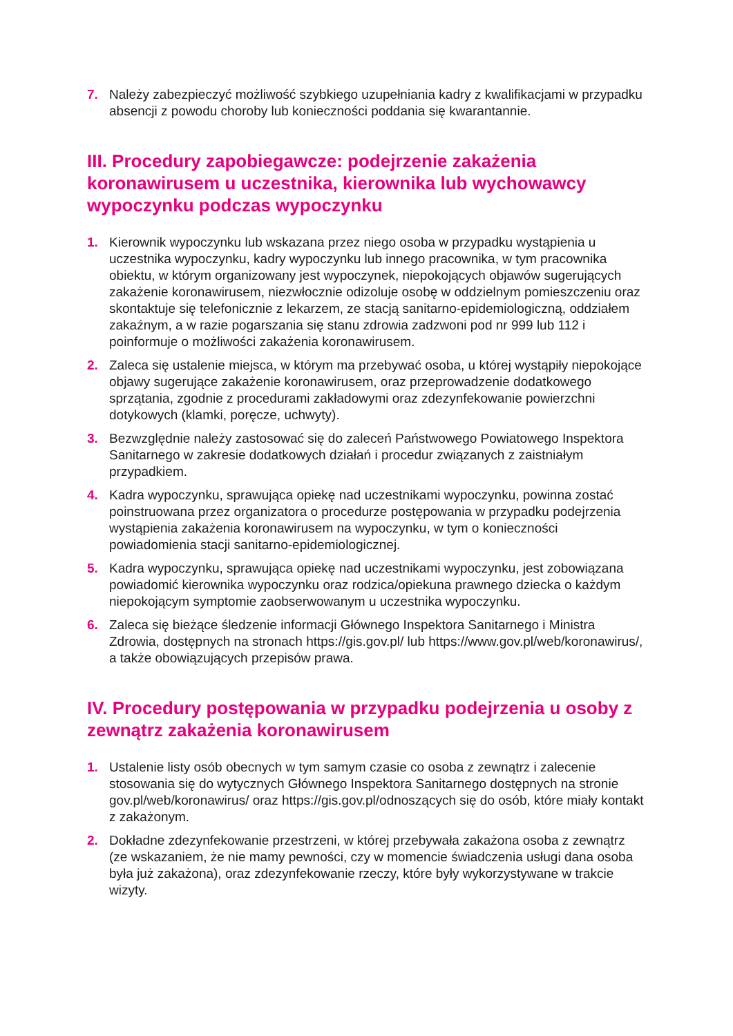7. Należy zabezpieczyć możliwość szybkiego uzupełniania kadry z kwalifikacjami w przypadku absencji z powodu choroby lub konieczności poddania się kwarantannie.
III. Procedury zapobiegawcze: podejrzenie zakażenia koronawirusem u uczestnika, kierownika lub wychowawcy wypoczynku podczas wypoczynku
1. Kierownik wypoczynku lub wskazana przez niego osoba w przypadku wystąpienia u uczestnika wypoczynku, kadry wypoczynku lub innego pracownika, w tym pracownika obiektu, w którym organizowany jest wypoczynek, niepokojących objawów sugerujących zakażenie koronawirusem, niezwłocznie odizoluje osobę w oddzielnym pomieszczeniu oraz skontaktuje się telefonicznie z lekarzem, ze stacją sanitarno-epidemiologiczną, oddziałem zakaźnym, a w razie pogarszania się stanu zdrowia zadzwoni pod nr 999 lub 112 i poinformuje o możliwości zakażenia koronawirusem.
2. Zaleca się ustalenie miejsca, w którym ma przebywać osoba, u której wystąpiły niepokojące objawy sugerujące zakażenie koronawirusem, oraz przeprowadzenie dodatkowego sprzątania, zgodnie z procedurami zakładowymi oraz zdezynfekowanie powierzchni dotykowych (klamki, poręcze, uchwyty).
3. Bezwzględnie należy zastosować się do zaleceń Państwowego Powiatowego Inspektora Sanitarnego w zakresie dodatkowych działań i procedur związanych z zaistniałym przypadkiem.
4. Kadra wypoczynku, sprawująca opiekę nad uczestnikami wypoczynku, powinna zostać poinstruowana przez organizatora o procedurze postępowania w przypadku podejrzenia wystąpienia zakażenia koronawirusem na wypoczynku, w tym o konieczności powiadomienia stacji sanitarno-epidemiologicznej.
5. Kadra wypoczynku, sprawująca opiekę nad uczestnikami wypoczynku, jest zobowiązana powiadomić kierownika wypoczynku oraz rodzica/opiekuna prawnego dziecka o każdym niepokojącym symptomie zaobserwowanym u uczestnika wypoczynku.
6. Zaleca się bieżące śledzenie informacji Głównego Inspektora Sanitarnego i Ministra Zdrowia, dostępnych na stronach https://gis.gov.pl/ lub https://www.gov.pl/web/koronawirus/, a także obowiązujących przepisów prawa.
IV. Procedury postępowania w przypadku podejrzenia u osoby z zewnątrz zakażenia koronawirusem
1. Ustalenie listy osób obecnych w tym samym czasie co osoba z zewnątrz i zalecenie stosowania się do wytycznych Głównego Inspektora Sanitarnego dostępnych na stronie gov.pl/web/koronawirus/ oraz https://gis.gov.pl/odnoszących się do osób, które miały kontakt z zakażonym.
2. Dokładne zdezynfekowanie przestrzeni, w której przebywała zakażona osoba z zewnątrz (ze wskazaniem, że nie mamy pewności, czy w momencie świadczenia usługi dana osoba była już zakażona), oraz zdezynfekowanie rzeczy, które były wykorzystywane w trakcie wizyty.